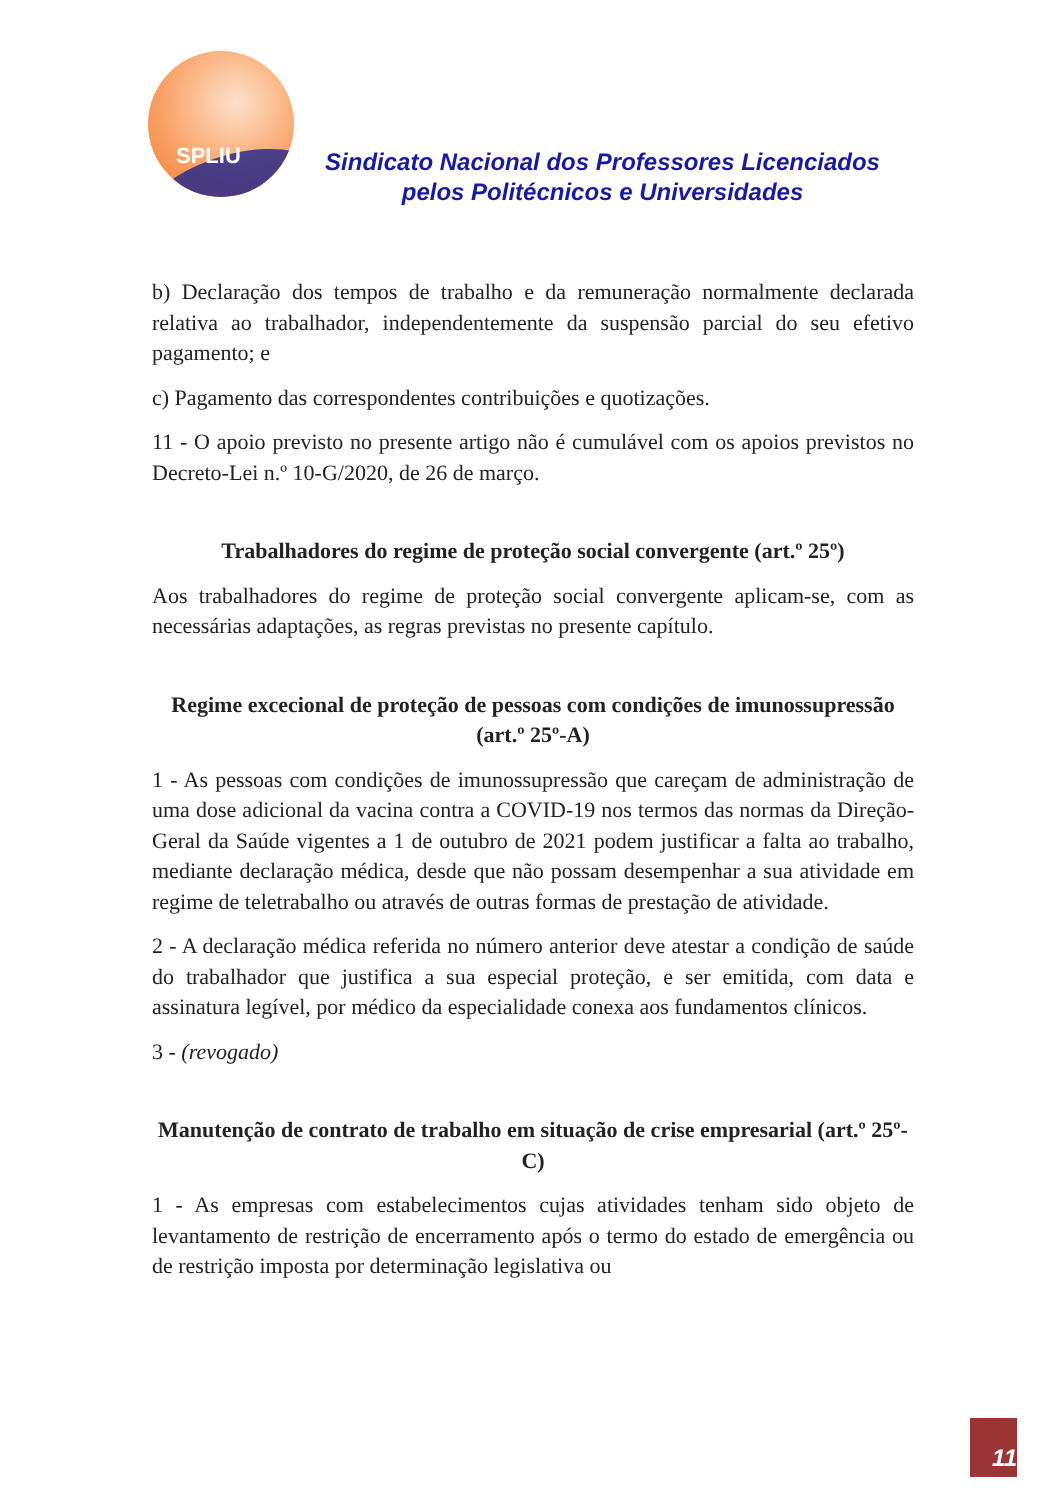SPLIU
Sindicato Nacional dos Professores Licenciados
pelos Politécnicos e Universidades
b) Declaração dos tempos de trabalho e da remuneração normalmente declarada relativa ao trabalhador, independentemente da suspensão parcial do seu efetivo pagamento; e
c) Pagamento das correspondentes contribuições e quotizações.
11 - O apoio previsto no presente artigo não é cumulável com os apoios previstos no Decreto-Lei n.º 10-G/2020, de 26 de março.
Trabalhadores do regime de proteção social convergente (art.º 25º)
Aos trabalhadores do regime de proteção social convergente aplicam-se, com as necessárias adaptações, as regras previstas no presente capítulo.
Regime excecional de proteção de pessoas com condições de imunossupressão (art.º 25º-A)
1 - As pessoas com condições de imunossupressão que careçam de administração de uma dose adicional da vacina contra a COVID-19 nos termos das normas da Direção-Geral da Saúde vigentes a 1 de outubro de 2021 podem justificar a falta ao trabalho, mediante declaração médica, desde que não possam desempenhar a sua atividade em regime de teletrabalho ou através de outras formas de prestação de atividade.
2 - A declaração médica referida no número anterior deve atestar a condição de saúde do trabalhador que justifica a sua especial proteção, e ser emitida, com data e assinatura legível, por médico da especialidade conexa aos fundamentos clínicos.
3 - (revogado)
Manutenção de contrato de trabalho em situação de crise empresarial (art.º 25º-C)
1 - As empresas com estabelecimentos cujas atividades tenham sido objeto de levantamento de restrição de encerramento após o termo do estado de emergência ou de restrição imposta por determinação legislativa ou
11